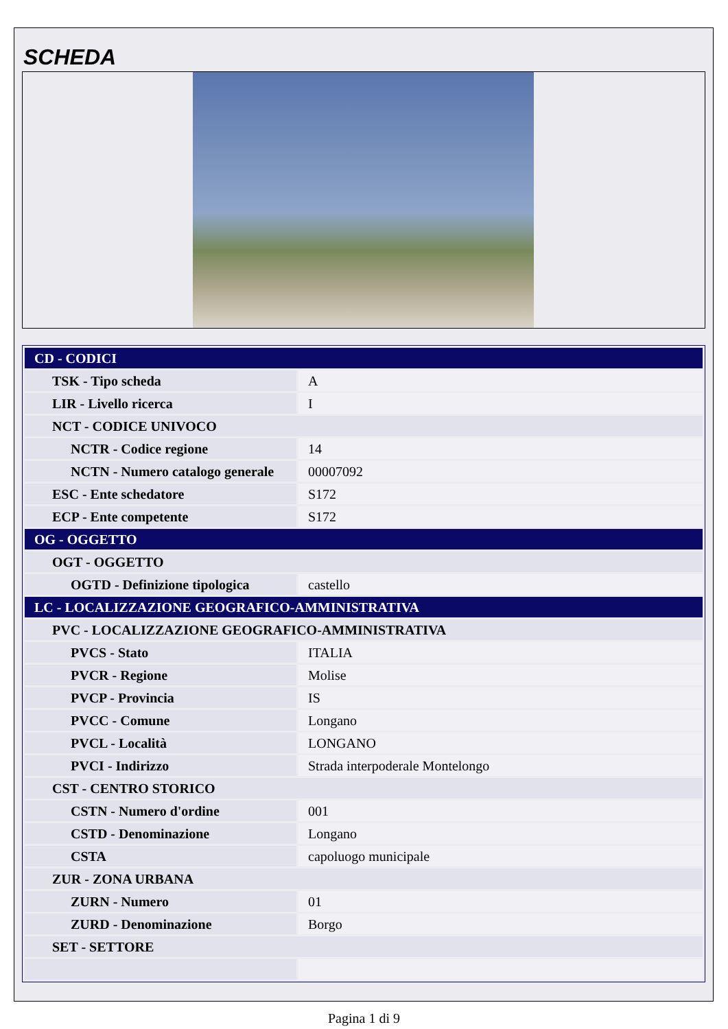SCHEDA
| CD - CODICI | |
| TSK - Tipo scheda | A |
| LIR - Livello ricerca | I |
| NCT - CODICE UNIVOCO | |
| NCTR - Codice regione | 14 |
| NCTN - Numero catalogo generale | 00007092 |
| ESC - Ente schedatore | S172 |
| ECP - Ente competente | S172 |
| OG - OGGETTO | |
| OGT - OGGETTO | |
| OGTD - Definizione tipologica | castello |
| LC - LOCALIZZAZIONE GEOGRAFICO-AMMINISTRATIVA | |
| PVC - LOCALIZZAZIONE GEOGRAFICO-AMMINISTRATIVA | |
| PVCS - Stato | ITALIA |
| PVCR - Regione | Molise |
| PVCP - Provincia | IS |
| PVCC - Comune | Longano |
| PVCL - Località | LONGANO |
| PVCI - Indirizzo | Strada interpoderale Montelongo |
| CST - CENTRO STORICO | |
| CSTN - Numero d'ordine | 001 |
| CSTD - Denominazione | Longano |
| CSTA | capoluogo municipale |
| ZUR - ZONA URBANA | |
| ZURN - Numero | 01 |
| ZURD - Denominazione | Borgo |
| SET - SETTORE | |
Pagina 1 di 9